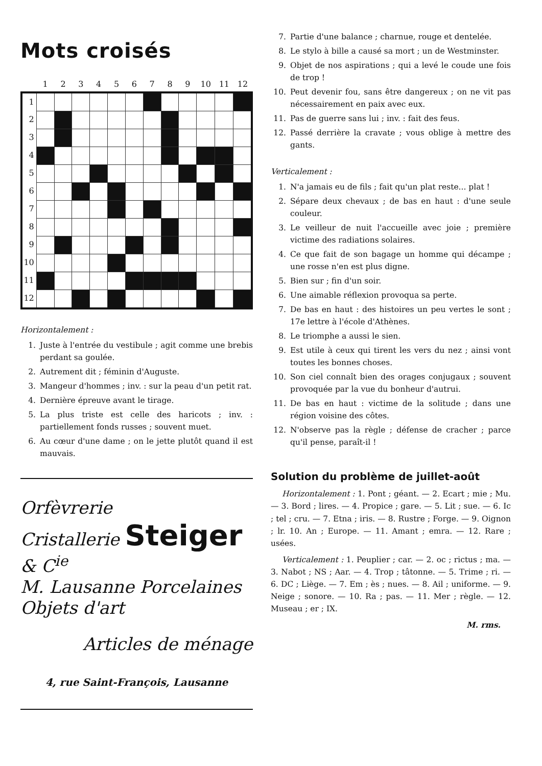Mots croisés
| | 1 | 2 | 3 | 4 | 5 | 6 | 7 | 8 | 9 | 10 | 11 | 12 |
| --- | --- | --- | --- | --- | --- | --- | --- | --- | --- | --- | --- | --- |
| 1 | | | | | | | | | | | | |
| 2 | | | | | | | | | | | | |
| 3 | | | | | | | | | | | | |
| 4 | | | | | | | | | | | | |
| 5 | | | | | | | | | | | | |
| 6 | | | | | | | | | | | | |
| 7 | | | | | | | | | | | | |
| 8 | | | | | | | | | | | | |
| 9 | | | | | | | | | | | | |
| 10 | | | | | | | | | | | | |
| 11 | | | | | | | | | | | | |
| 12 | | | | | | | | | | | | |
Horizontalement :
1. Juste à l'entrée du vestibule ; agit comme une brebis perdant sa goulée.
2. Autrement dit ; féminin d'Auguste.
3. Mangeur d'hommes ; inv. : sur la peau d'un petit rat.
4. Dernière épreuve avant le tirage.
5. La plus triste est celle des haricots ; inv. : partiellement fonds russes ; souvent muet.
6. Au cœur d'une dame ; on le jette plutôt quand il est mauvais.
Orfèvrerie
Cristallerie Steiger & C<sup>ie</sup>
M. Lausanne Porcelaines
Objets d'art
Articles de ménage
4, rue Saint-François, Lausanne
7. Partie d'une balance ; charnue, rouge et dentelée.
8. Le stylo à bille a causé sa mort ; un de Westminster.
9. Objet de nos aspirations ; qui a levé le coude une fois de trop !
10. Peut devenir fou, sans être dangereux ; on ne vit pas nécessairement en paix avec eux.
11. Pas de guerre sans lui ; inv. : fait des feus.
12. Passé derrière la cravate ; vous oblige à mettre des gants.
Verticalement :
1. N'a jamais eu de fils ; fait qu'un plat reste... plat !
2. Sépare deux chevaux ; de bas en haut : d'une seule couleur.
3. Le veilleur de nuit l'accueille avec joie ; première victime des radiations solaires.
4. Ce que fait de son bagage un homme qui décampe ; une rosse n'en est plus digne.
5. Bien sur ; fin d'un soir.
6. Une aimable réflexion provoqua sa perte.
7. De bas en haut : des histoires un peu vertes le sont ; 17e lettre à l'école d'Athènes.
8. Le triomphe a aussi le sien.
9. Est utile à ceux qui tirent les vers du nez ; ainsi vont toutes les bonnes choses.
10. Son ciel connaît bien des orages conjugaux ; souvent provoquée par la vue du bonheur d'autrui.
11. De bas en haut : victime de la solitude ; dans une région voisine des côtes.
12. N'observe pas la règle ; défense de cracher ; parce qu'il pense, paraît-il !
Solution du problème de juillet-août
Horizontalement : 1. Pont ; géant. — 2. Ecart ; mie ; Mu. — 3. Bord ; lires. — 4. Propice ; gare. — 5. Lit ; sue. — 6. Ic ; tel ; cru. — 7. Etna ; iris. — 8. Rustre ; Forge. — 9. Oignon ; lr. 10. An ; Europe. — 11. Amant ; emra. — 12. Rare ; usées.
Verticalement : 1. Peuplier ; car. — 2. oc ; rictus ; ma. — 3. Nabot ; NS ; Aar. — 4. Trop ; tâtonne. — 5. Trime ; ri. — 6. DC ; Liège. — 7. Em ; ès ; nues. — 8. Ail ; uniforme. — 9. Neige ; sonore. — 10. Ra ; pas. — 11. Mer ; règle. — 12. Museau ; er ; IX.
M. rms.